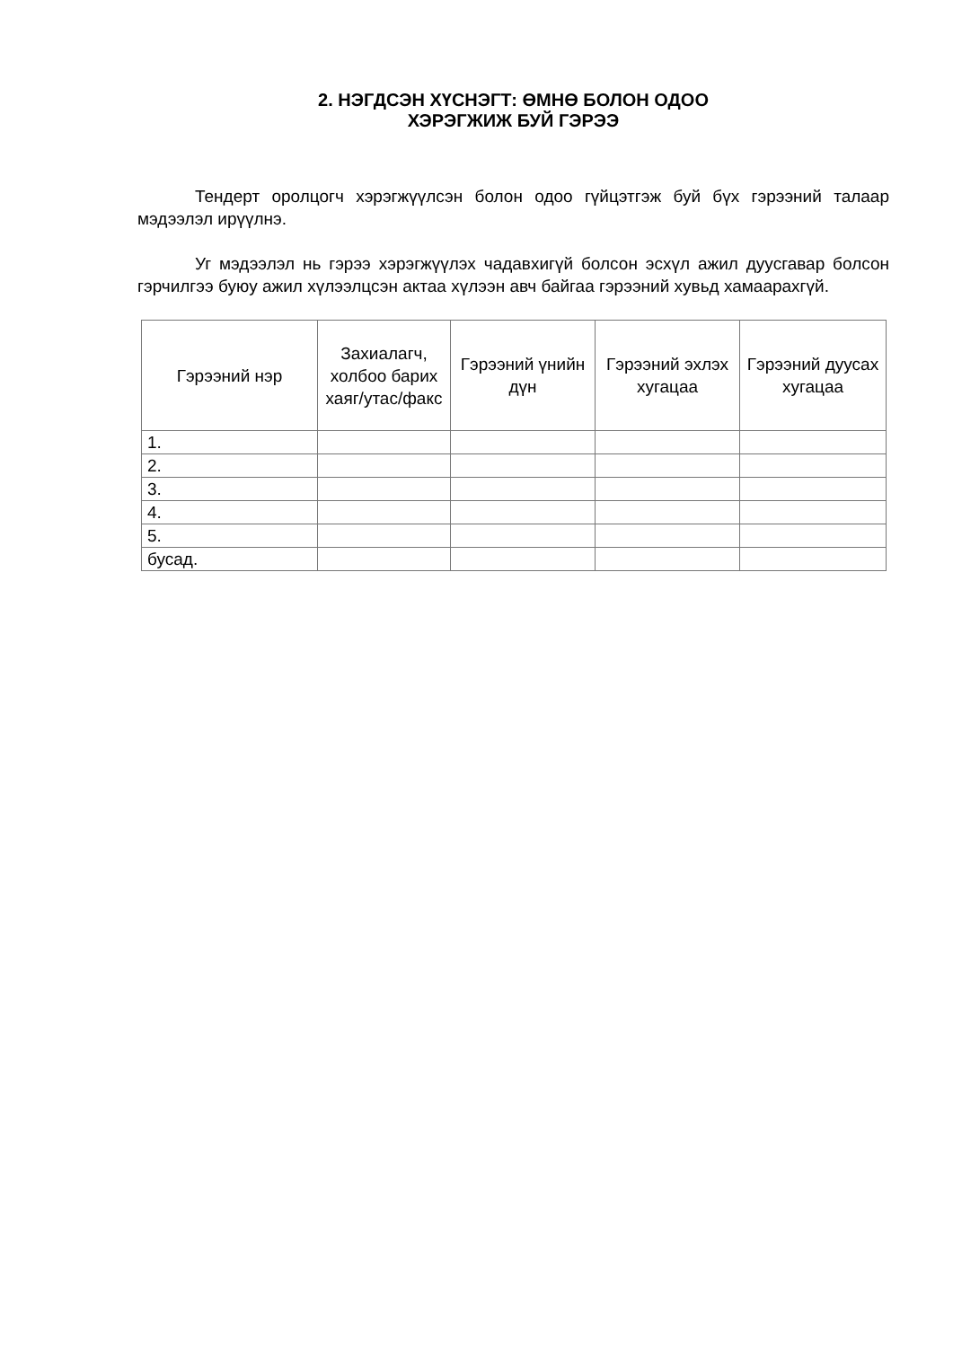2. НЭГДСЭН ХҮСНЭГТ: ӨМНӨ БОЛОН ОДОО
ХЭРЭГЖИЖ БУЙ ГЭРЭЭ
Тендерт оролцогч хэрэгжүүлсэн болон одоо гүйцэтгэж буй бүх гэрээний талаар мэдээлэл ирүүлнэ.
Уг мэдээлэл нь гэрээ хэрэгжүүлэх чадавхигүй болсон эсхүл ажил дуусгавар болсон гэрчилгээ буюу ажил хүлээлцсэн актаа хүлээн авч байгаа гэрээний хувьд хамаарахгүй.
| Гэрээний нэр | Захиалагч, холбоо барих хаяг/утас/факс | Гэрээний үнийн дүн | Гэрээний эхлэх хугацаа | Гэрээний дуусах хугацаа |
| --- | --- | --- | --- | --- |
| 1. | | | | |
| 2. | | | | |
| 3. | | | | |
| 4. | | | | |
| 5. | | | | |
| бусад. | | | | |